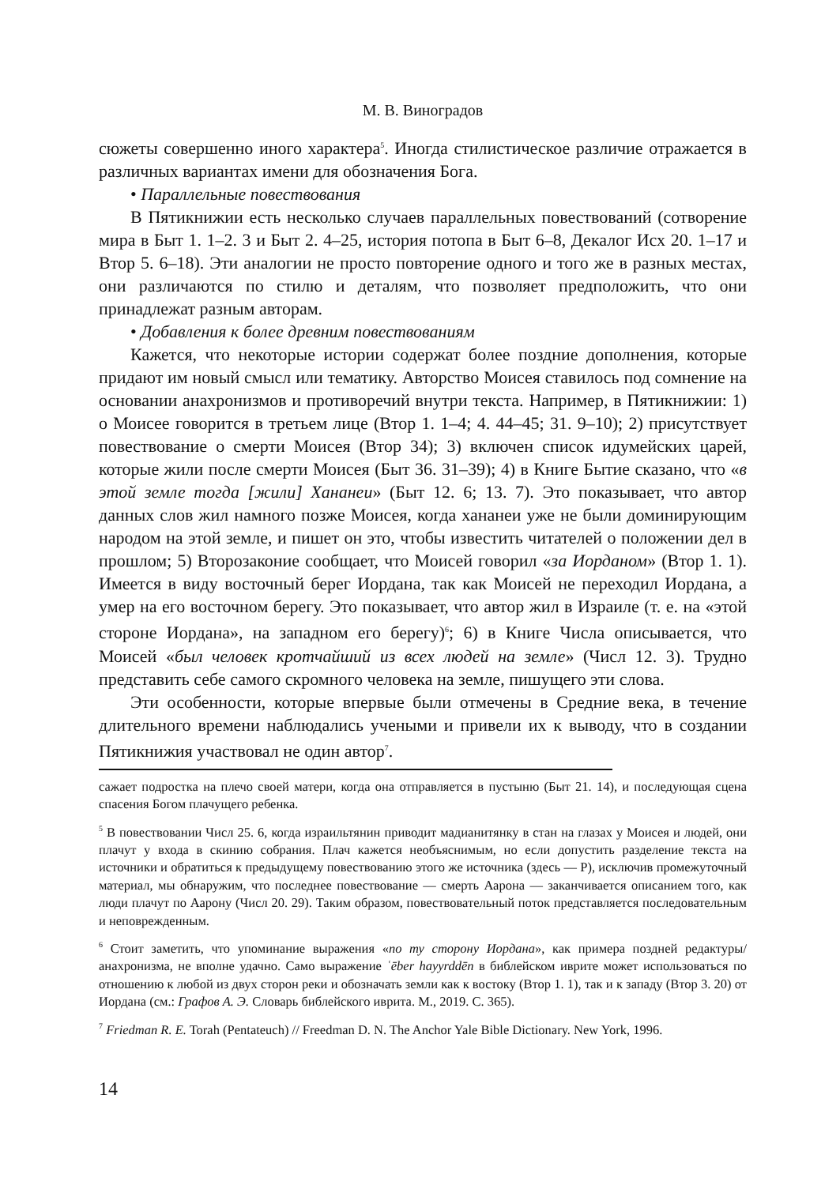М. В. Виноградов
сюжеты совершенно иного характера<sup>5</sup>. Иногда стилистическое различие отражается в различных вариантах имени для обозначения Бога.
• Параллельные повествования
В Пятикнижии есть несколько случаев параллельных повествований (сотворение мира в Быт 1. 1–2. 3 и Быт 2. 4–25, история потопа в Быт 6–8, Декалог Исх 20. 1–17 и Втор 5. 6–18). Эти аналогии не просто повторение одного и того же в разных местах, они различаются по стилю и деталям, что позволяет предположить, что они принадлежат разным авторам.
• Добавления к более древним повествованиям
Кажется, что некоторые истории содержат более поздние дополнения, которые придают им новый смысл или тематику. Авторство Моисея ставилось под сомнение на основании анахронизмов и противоречий внутри текста. Например, в Пятикнижии: 1) о Моисее говорится в третьем лице (Втор 1. 1–4; 4. 44–45; 31. 9–10); 2) присутствует повествование о смерти Моисея (Втор 34); 3) включен список идумейских царей, которые жили после смерти Моисея (Быт 36. 31–39); 4) в Книге Бытие сказано, что «в этой земле тогда [жили] Хананеи» (Быт 12. 6; 13. 7). Это показывает, что автор данных слов жил намного позже Моисея, когда хананеи уже не были доминирующим народом на этой земле, и пишет он это, чтобы известить читателей о положении дел в прошлом; 5) Второзаконие сообщает, что Моисей говорил «за Иорданом» (Втор 1. 1). Имеется в виду восточный берег Иордана, так как Моисей не переходил Иордана, а умер на его восточном берегу. Это показывает, что автор жил в Израиле (т. е. на «этой стороне Иордана», на западном его берегу)<sup>6</sup>; 6) в Книге Числа описывается, что Моисей «был человек кротчайший из всех людей на земле» (Числ 12. 3). Трудно представить себе самого скромного человека на земле, пишущего эти слова.
Эти особенности, которые впервые были отмечены в Средние века, в течение длительного времени наблюдались учеными и привели их к выводу, что в создании Пятикнижия участвовал не один автор<sup>7</sup>.
сажает подростка на плечо своей матери, когда она отправляется в пустыню (Быт 21. 14), и последующая сцена спасения Богом плачущего ребенка.
<sup>5</sup> В повествовании Числ 25. 6, когда израильтянин приводит мадианитянку в стан на глазах у Моисея и людей, они плачут у входа в скинию собрания. Плач кажется необъяснимым, но если допустить разделение текста на источники и обратиться к предыдущему повествованию этого же источника (здесь — P), исключив промежуточный материал, мы обнаружим, что последнее повествование — смерть Аарона — заканчивается описанием того, как люди плачут по Аарону (Числ 20. 29). Таким образом, повествовательный поток представляется последовательным и неповрежденным.
<sup>6</sup> Стоит заметить, что упоминание выражения «по ту сторону Иордана», как примера поздней редактуры/анахронизма, не вполне удачно. Само выражение ʿēber hayyrddēn в библейском иврите может использоваться по отношению к любой из двух сторон реки и обозначать земли как к востоку (Втор 1. 1), так и к западу (Втор 3. 20) от Иордана (см.: Графов А. Э. Словарь библейского иврита. М., 2019. С. 365).
<sup>7</sup> Friedman R. E. Torah (Pentateuch) // Freedman D. N. The Anchor Yale Bible Dictionary. New York, 1996.
14